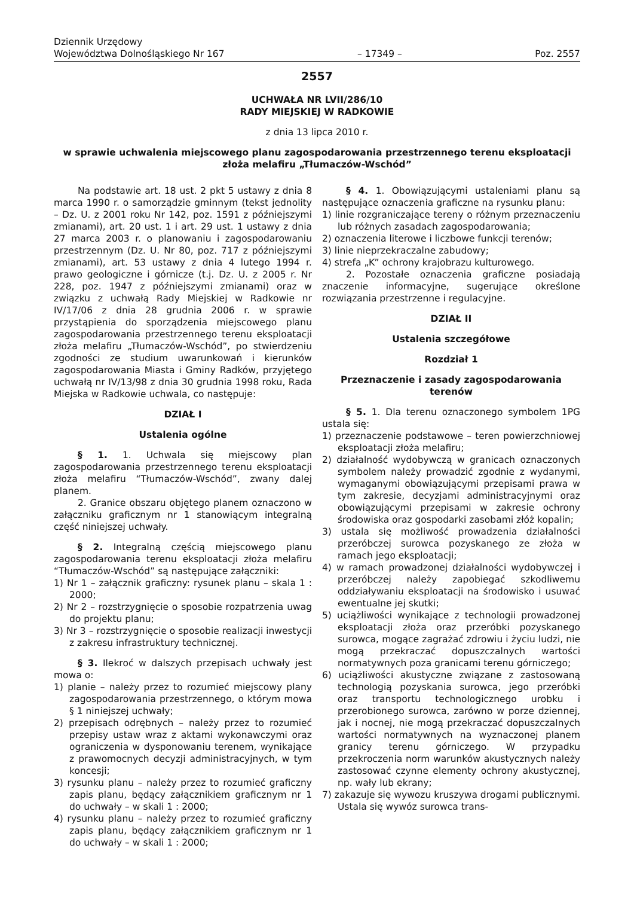Dziennik Urzędowy
Województwa Dolnośląskiego Nr 167
– 17349 –
Poz. 2557
2557
UCHWAŁA NR LVII/286/10
RADY MIEJSKIEJ W RADKOWIE
z dnia 13 lipca 2010 r.
w sprawie uchwalenia miejscowego planu zagospodarowania przestrzennego terenu eksploatacji złoża melafiru „Tłumaczów-Wschód”
Na podstawie art. 18 ust. 2 pkt 5 ustawy z dnia 8 marca 1990 r. o samorządzie gminnym (tekst jednolity – Dz. U. z 2001 roku Nr 142, poz. 1591 z późniejszymi zmianami), art. 20 ust. 1 i art. 29 ust. 1 ustawy z dnia 27 marca 2003 r. o planowaniu i zagospodarowaniu przestrzennym (Dz. U. Nr 80, poz. 717 z późniejszymi zmianami), art. 53 ustawy z dnia 4 lutego 1994 r. prawo geologiczne i górnicze (t.j. Dz. U. z 2005 r. Nr 228, poz. 1947 z późniejszymi zmianami) oraz w związku z uchwałą Rady Miejskiej w Radkowie nr IV/17/06 z dnia 28 grudnia 2006 r. w sprawie przystąpienia do sporządzenia miejscowego planu zagospodarowania przestrzennego terenu eksploatacji złoża melafiru „Tłumaczów-Wschód”, po stwierdzeniu zgodności ze studium uwarunkowań i kierunków zagospodarowania Miasta i Gminy Radków, przyjętego uchwałą nr IV/13/98 z dnia 30 grudnia 1998 roku, Rada Miejska w Radkowie uchwala, co następuje:
DZIAŁ I
Ustalenia ogólne
§ 1. 1. Uchwala się miejscowy plan zagospodarowania przestrzennego terenu eksploatacji złoża melafiru “Tłumaczów-Wschód”, zwany dalej planem.
2. Granice obszaru objętego planem oznaczono w załączniku graficznym nr 1 stanowiącym integralną część niniejszej uchwały.
§ 2. Integralną częścią miejscowego planu zagospodarowania terenu eksploatacji złoża melafiru “Tłumaczów-Wschód” są następujące załączniki:
1) Nr 1 – załącznik graficzny: rysunek planu – skala 1 : 2000;
2) Nr 2 – rozstrzygnięcie o sposobie rozpatrzenia uwag do projektu planu;
3) Nr 3 – rozstrzygnięcie o sposobie realizacji inwestycji z zakresu infrastruktury technicznej.
§ 3. Ilekroć w dalszych przepisach uchwały jest mowa o:
1) planie – należy przez to rozumieć miejscowy plany zagospodarowania przestrzennego, o którym mowa § 1 niniejszej uchwały;
2) przepisach odrębnych – należy przez to rozumieć przepisy ustaw wraz z aktami wykonawczymi oraz ograniczenia w dysponowaniu terenem, wynikające z prawomocnych decyzji administracyjnych, w tym koncesji;
3) rysunku planu – należy przez to rozumieć graficzny zapis planu, będący załącznikiem graficznym nr 1 do uchwały – w skali 1 : 2000;
4) rysunku planu – należy przez to rozumieć graficzny zapis planu, będący załącznikiem graficznym nr 1 do uchwały – w skali 1 : 2000;
§ 4. 1. Obowiązującymi ustaleniami planu są następujące oznaczenia graficzne na rysunku planu:
1) linie rozgraniczające tereny o różnym przeznaczeniu lub różnych zasadach zagospodarowania;
2) oznaczenia literowe i liczbowe funkcji terenów;
3) linie nieprzekraczalne zabudowy;
4) strefa „K” ochrony krajobrazu kulturowego.
2. Pozostałe oznaczenia graficzne posiadają znaczenie informacyjne, sugerujące określone rozwiązania przestrzenne i regulacyjne.
DZIAŁ II
Ustalenia szczegółowe
Rozdział 1
Przeznaczenie i zasady zagospodarowania terenów
§ 5. 1. Dla terenu oznaczonego symbolem 1PG ustala się:
1) przeznaczenie podstawowe – teren powierzchniowej eksploatacji złoża melafiru;
2) działalność wydobywczą w granicach oznaczonych symbolem należy prowadzić zgodnie z wydanymi, wymaganymi obowiązującymi przepisami prawa w tym zakresie, decyzjami administracyjnymi oraz obowiązującymi przepisami w zakresie ochrony środowiska oraz gospodarki zasobami złóż kopalin;
3) ustala się możliwość prowadzenia działalności przeróbczej surowca pozyskanego ze złoża w ramach jego eksploatacji;
4) w ramach prowadzonej działalności wydobywczej i przeróbczej należy zapobiegać szkodliwemu oddziaływaniu eksploatacji na środowisko i usuwać ewentualne jej skutki;
5) uciążliwości wynikające z technologii prowadzonej eksploatacji złoża oraz przeróbki pozyskanego surowca, mogące zagrażać zdrowiu i życiu ludzi, nie mogą przekraczać dopuszczalnych wartości normatywnych poza granicami terenu górniczego;
6) uciążliwości akustyczne związane z zastosowaną technologią pozyskania surowca, jego przeróbki oraz transportu technologicznego urobku i przerobionego surowca, zarówno w porze dziennej, jak i nocnej, nie mogą przekraczać dopuszczalnych wartości normatywnych na wyznaczonej planem granicy terenu górniczego. W przypadku przekroczenia norm warunków akustycznych należy zastosować czynne elementy ochrony akustycznej, np. wały lub ekrany;
7) zakazuje się wywozu kruszywa drogami publicznymi. Ustala się wywóz surowca trans-